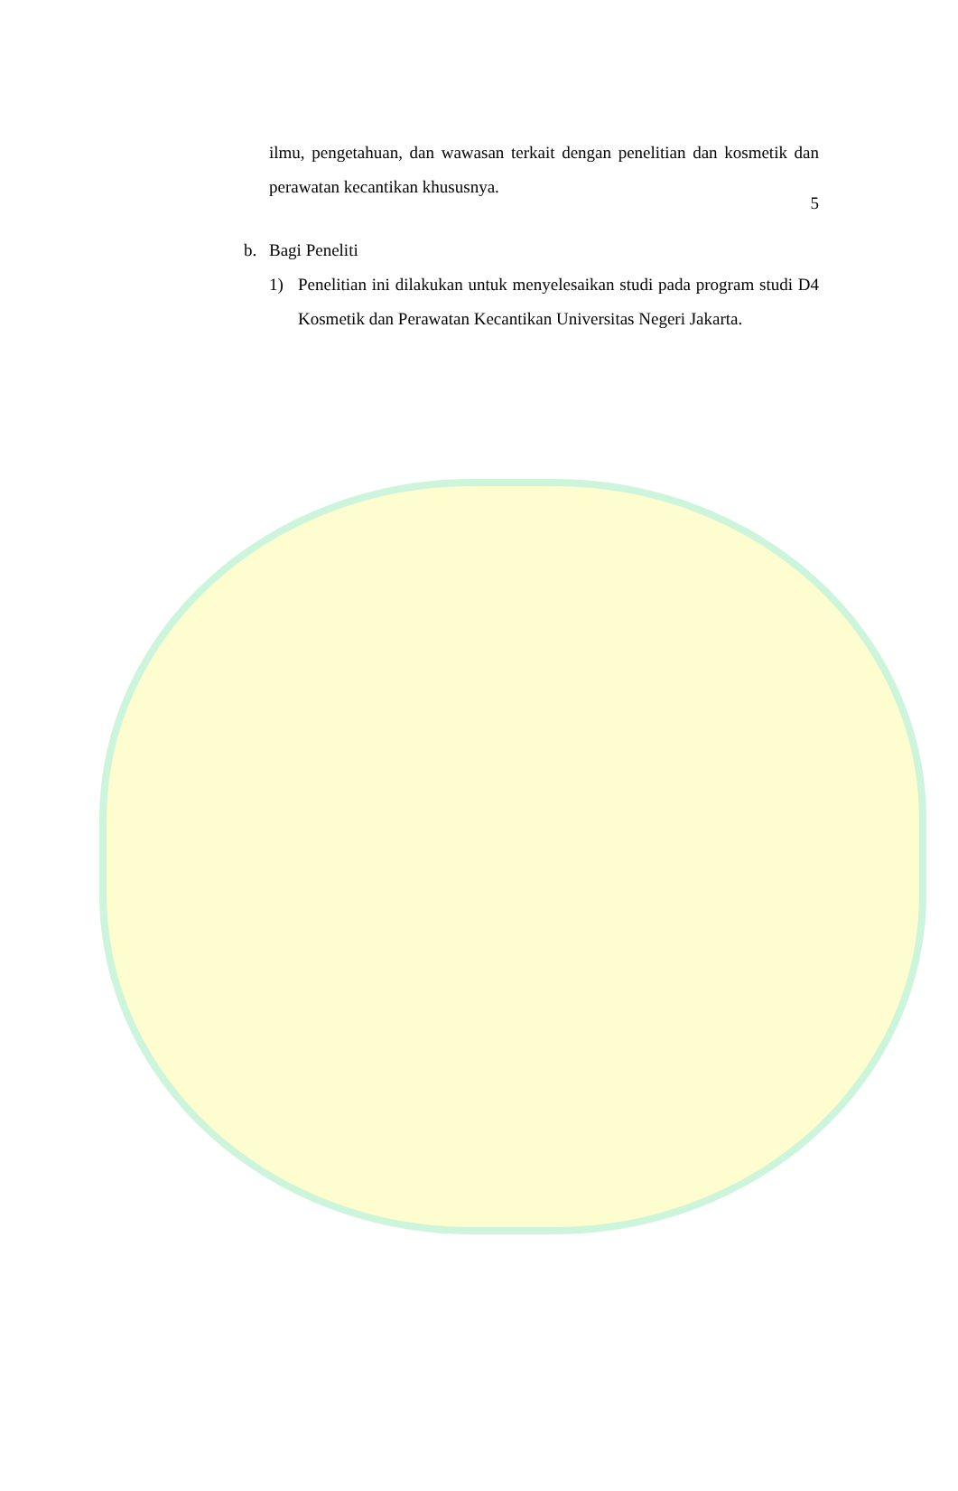5
ilmu, pengetahuan, dan wawasan terkait dengan penelitian dan kosmetik dan perawatan kecantikan khususnya.
b. Bagi Peneliti
1) Penelitian ini dilakukan untuk menyelesaikan studi pada program studi D4 Kosmetik dan Perawatan Kecantikan Universitas Negeri Jakarta.